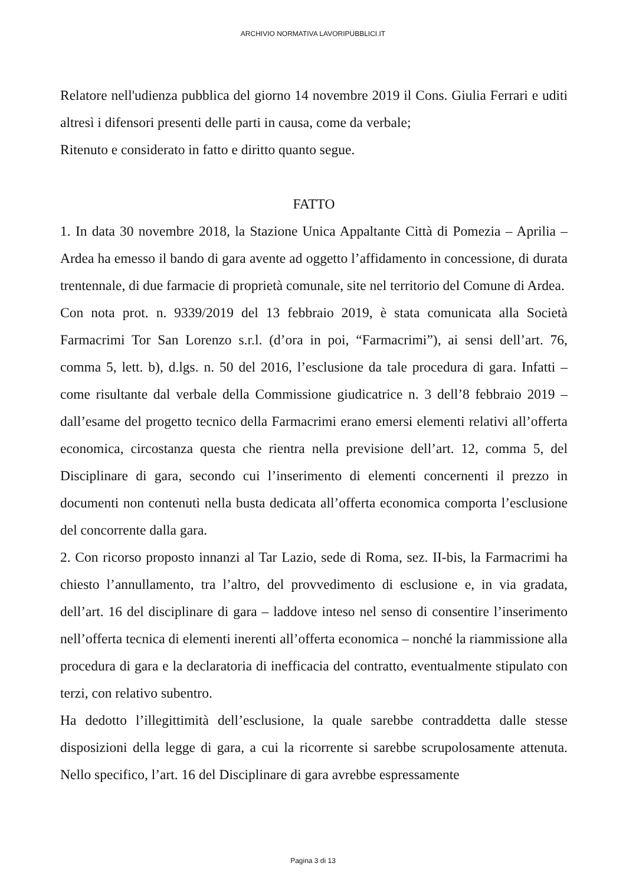ARCHIVIO NORMATIVA LAVORIPUBBLICI.IT
Relatore nell'udienza pubblica del giorno 14 novembre 2019 il Cons. Giulia Ferrari e uditi altresì i difensori presenti delle parti in causa, come da verbale;
Ritenuto e considerato in fatto e diritto quanto segue.
FATTO
1. In data 30 novembre 2018, la Stazione Unica Appaltante Città di Pomezia – Aprilia – Ardea ha emesso il bando di gara avente ad oggetto l’affidamento in concessione, di durata trentennale, di due farmacie di proprietà comunale, site nel territorio del Comune di Ardea.
Con nota prot. n. 9339/2019 del 13 febbraio 2019, è stata comunicata alla Società Farmacrimi Tor San Lorenzo s.r.l. (d’ora in poi, “Farmacrimi”), ai sensi dell’art. 76, comma 5, lett. b), d.lgs. n. 50 del 2016, l’esclusione da tale procedura di gara. Infatti – come risultante dal verbale della Commissione giudicatrice n. 3 dell’8 febbraio 2019 – dall’esame del progetto tecnico della Farmacrimi erano emersi elementi relativi all’offerta economica, circostanza questa che rientra nella previsione dell’art. 12, comma 5, del Disciplinare di gara, secondo cui l’inserimento di elementi concernenti il prezzo in documenti non contenuti nella busta dedicata all’offerta economica comporta l’esclusione del concorrente dalla gara.
2. Con ricorso proposto innanzi al Tar Lazio, sede di Roma, sez. II-bis, la Farmacrimi ha chiesto l’annullamento, tra l’altro, del provvedimento di esclusione e, in via gradata, dell’art. 16 del disciplinare di gara – laddove inteso nel senso di consentire l’inserimento nell’offerta tecnica di elementi inerenti all’offerta economica – nonché la riammissione alla procedura di gara e la declaratoria di inefficacia del contratto, eventualmente stipulato con terzi, con relativo subentro.
Ha dedotto l’illegittimità dell’esclusione, la quale sarebbe contraddetta dalle stesse disposizioni della legge di gara, a cui la ricorrente si sarebbe scrupolosamente attenuta. Nello specifico, l’art. 16 del Disciplinare di gara avrebbe espressamente
Pagina 3 di 13